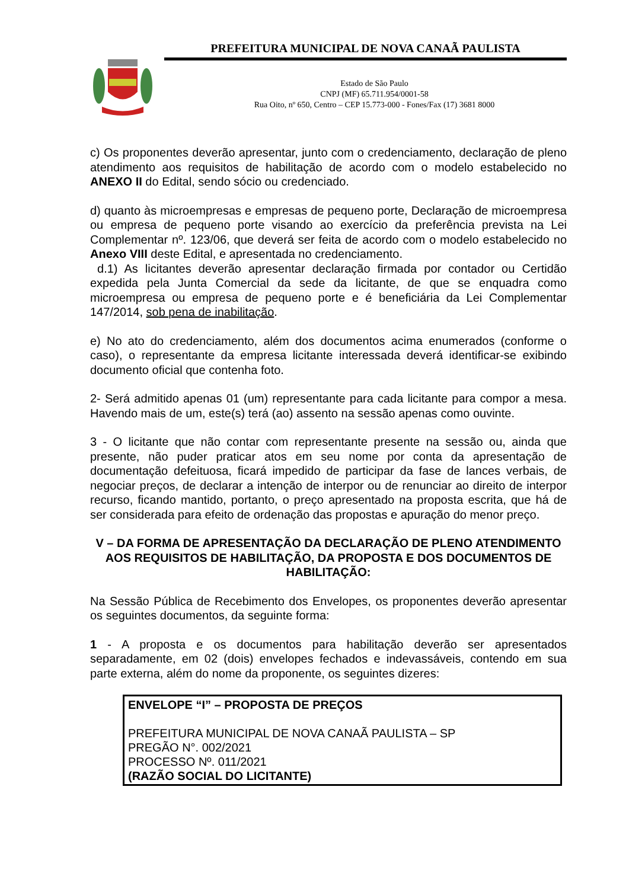PREFEITURA MUNICIPAL DE NOVA CANAÃ PAULISTA
Estado de São Paulo
CNPJ (MF) 65.711.954/0001-58
Rua Oito, nº 650, Centro – CEP 15.773-000 - Fones/Fax (17) 3681 8000
c) Os proponentes deverão apresentar, junto com o credenciamento, declaração de pleno atendimento aos requisitos de habilitação de acordo com o modelo estabelecido no ANEXO II do Edital, sendo sócio ou credenciado.
d) quanto às microempresas e empresas de pequeno porte, Declaração de microempresa ou empresa de pequeno porte visando ao exercício da preferência prevista na Lei Complementar nº. 123/06, que deverá ser feita de acordo com o modelo estabelecido no Anexo VIII deste Edital, e apresentada no credenciamento.
d.1) As licitantes deverão apresentar declaração firmada por contador ou Certidão expedida pela Junta Comercial da sede da licitante, de que se enquadra como microempresa ou empresa de pequeno porte e é beneficiária da Lei Complementar 147/2014, sob pena de inabilitação.
e) No ato do credenciamento, além dos documentos acima enumerados (conforme o caso), o representante da empresa licitante interessada deverá identificar-se exibindo documento oficial que contenha foto.
2- Será admitido apenas 01 (um) representante para cada licitante para compor a mesa. Havendo mais de um, este(s) terá (ao) assento na sessão apenas como ouvinte.
3 - O licitante que não contar com representante presente na sessão ou, ainda que presente, não puder praticar atos em seu nome por conta da apresentação de documentação defeituosa, ficará impedido de participar da fase de lances verbais, de negociar preços, de declarar a intenção de interpor ou de renunciar ao direito de interpor recurso, ficando mantido, portanto, o preço apresentado na proposta escrita, que há de ser considerada para efeito de ordenação das propostas e apuração do menor preço.
V – DA FORMA DE APRESENTAÇÃO DA DECLARAÇÃO DE PLENO ATENDIMENTO AOS REQUISITOS DE HABILITAÇÃO, DA PROPOSTA E DOS DOCUMENTOS DE HABILITAÇÃO:
Na Sessão Pública de Recebimento dos Envelopes, os proponentes deverão apresentar os seguintes documentos, da seguinte forma:
1 - A proposta e os documentos para habilitação deverão ser apresentados separadamente, em 02 (dois) envelopes fechados e indevassáveis, contendo em sua parte externa, além do nome da proponente, os seguintes dizeres:
ENVELOPE “I” – PROPOSTA DE PREÇOS
PREFEITURA MUNICIPAL DE NOVA CANAÃ PAULISTA – SP
PREGÃO N°. 002/2021
PROCESSO Nº. 011/2021
(RAZÃO SOCIAL DO LICITANTE)